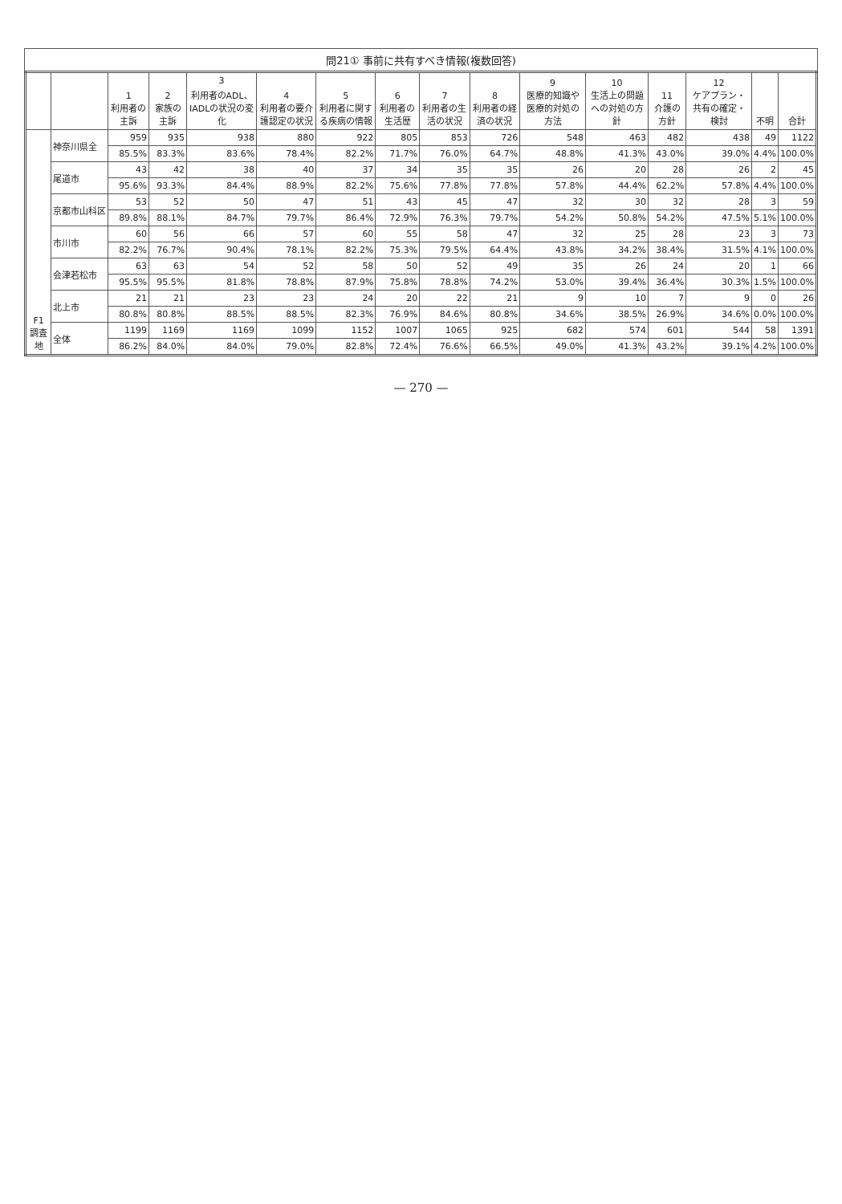問21① 事前に共有すべき情報(複数回答)
| | | 1 利用者の主訴 | 2 家族の主訴 | 3 利用者のADL、IADLの状況の変化 | 4 利用者の要介護認定の状況 | 5 利用者に関する疾病の情報 | 6 利用者の生活歴 | 7 利用者の生活の状況 | 8 利用者の経済の状況 | 9 医療的知識や医療的対処の方法 | 10 生活上の問題への対処の方針 | 11 介護の方針 | 12 ケアプラン・共有の確定・検討 | 不明 | 合計 |
| --- | --- | --- | --- | --- | --- | --- | --- | --- | --- | --- | --- | --- | --- | --- | --- |
| F1 調査地 | 神奈川県全 | 959 | 935 | 938 | 880 | 922 | 805 | 853 | 726 | 548 | 463 | 482 | 438 | 49 | 1122 |
| | | 85.5% | 83.3% | 83.6% | 78.4% | 82.2% | 71.7% | 76.0% | 64.7% | 48.8% | 41.3% | 43.0% | 39.0% | 4.4% | 100.0% |
| | 尾道市 | 43 | 42 | 38 | 40 | 37 | 34 | 35 | 35 | 26 | 20 | 28 | 26 | 2 | 45 |
| | | 95.6% | 93.3% | 84.4% | 88.9% | 82.2% | 75.6% | 77.8% | 77.8% | 57.8% | 44.4% | 62.2% | 57.8% | 4.4% | 100.0% |
| | 京都市山科区 | 53 | 52 | 50 | 47 | 51 | 43 | 45 | 47 | 32 | 30 | 32 | 28 | 3 | 59 |
| | | 89.8% | 88.1% | 84.7% | 79.7% | 86.4% | 72.9% | 76.3% | 79.7% | 54.2% | 50.8% | 54.2% | 47.5% | 5.1% | 100.0% |
| | 市川市 | 60 | 56 | 66 | 57 | 60 | 55 | 58 | 47 | 32 | 25 | 28 | 23 | 3 | 73 |
| | | 82.2% | 76.7% | 90.4% | 78.1% | 82.2% | 75.3% | 79.5% | 64.4% | 43.8% | 34.2% | 38.4% | 31.5% | 4.1% | 100.0% |
| | 会津若松市 | 63 | 63 | 54 | 52 | 58 | 50 | 52 | 49 | 35 | 26 | 24 | 20 | 1 | 66 |
| | | 95.5% | 95.5% | 81.8% | 78.8% | 87.9% | 75.8% | 78.8% | 74.2% | 53.0% | 39.4% | 36.4% | 30.3% | 1.5% | 100.0% |
| | 北上市 | 21 | 21 | 23 | 23 | 24 | 20 | 22 | 21 | 9 | 10 | 7 | 9 | 0 | 26 |
| | | 80.8% | 80.8% | 88.5% | 88.5% | 82.3% | 76.9% | 84.6% | 80.8% | 34.6% | 38.5% | 26.9% | 34.6% | 0.0% | 100.0% |
| | 全体 | 1199 | 1169 | 1169 | 1099 | 1152 | 1007 | 1065 | 925 | 682 | 574 | 601 | 544 | 58 | 1391 |
| | | 86.2% | 84.0% | 84.0% | 79.0% | 82.8% | 72.4% | 76.6% | 66.5% | 49.0% | 41.3% | 43.2% | 39.1% | 4.2% | 100.0% |
— 270 —